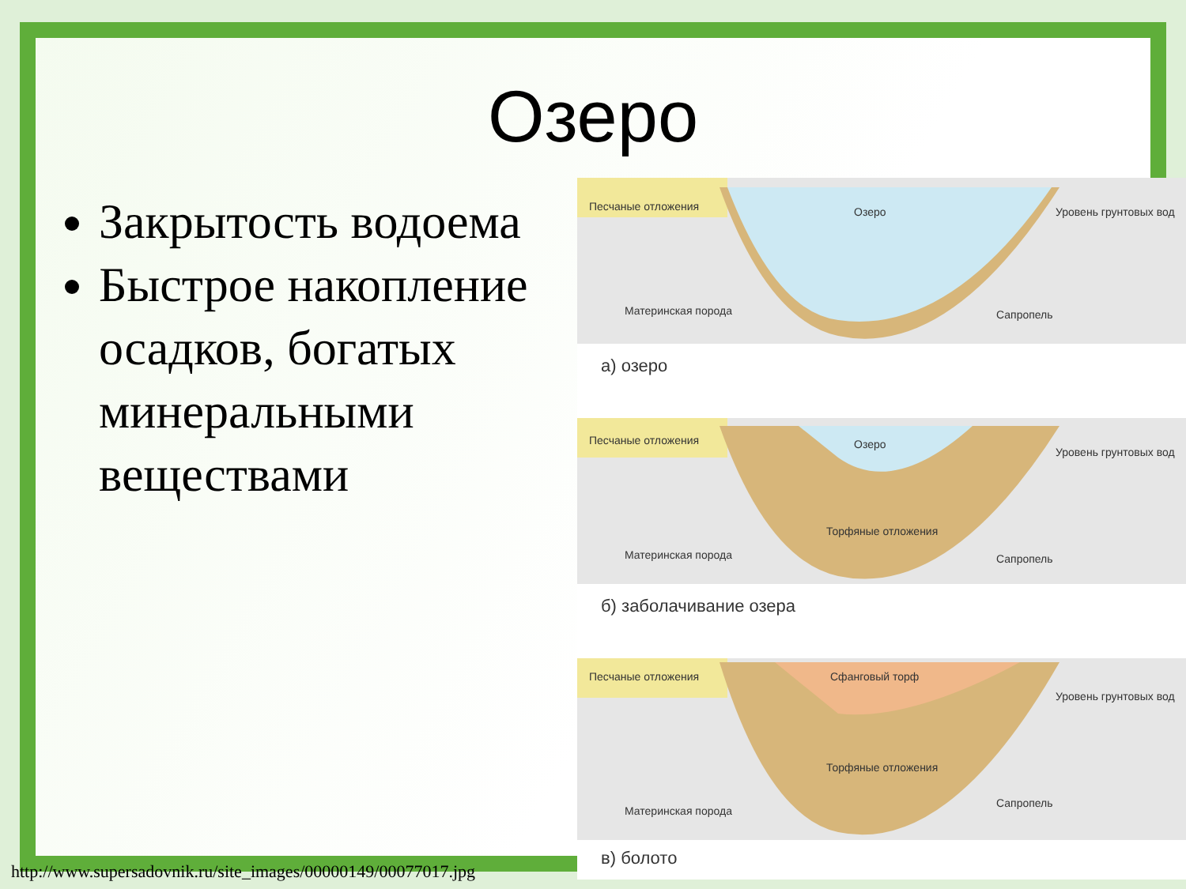Озеро
Закрытость водоема
Быстрое накопление осадков, богатых минеральными веществами
Песчаные отложения Озеро Уровень грунтовых вод
Материнская порода Сапропель
а) озеро
Песчаные отложения Озеро
Уровень грунтовых вод
Торфяные отложения
Материнская порода Сапропель
б) заболачивание озера
Песчаные отложения Сфанговый торф
Уровень грунтовых вод
Торфяные отложения
Материнская порода
Сапропель
в) болото
http://www.supersadovnik.ru/site_images/00000149/00077017.jpg